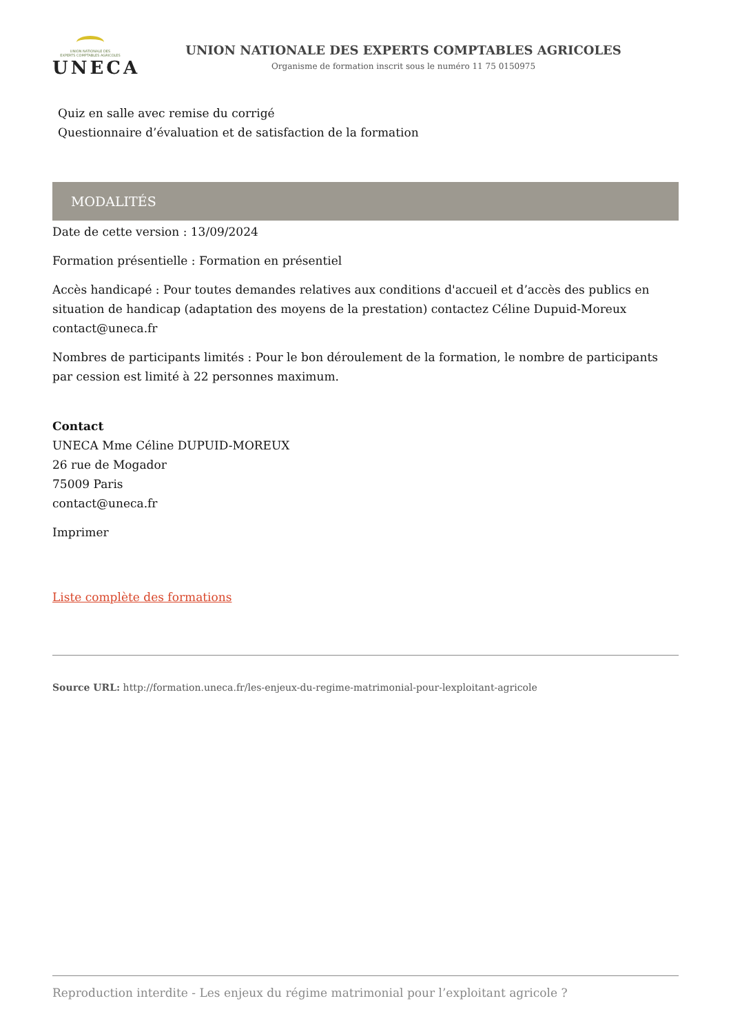UNION NATIONALE DES
EXPERTS COMPTABLES AGRICOLES
UNECA
UNION NATIONALE DES EXPERTS COMPTABLES AGRICOLES
Organisme de formation inscrit sous le numéro 11 75 0150975
Quiz en salle avec remise du corrigé
Questionnaire d’évaluation et de satisfaction de la formation
MODALITÉS
Date de cette version : 13/09/2024
Formation présentielle : Formation en présentiel
Accès handicapé : Pour toutes demandes relatives aux conditions d'accueil et d’accès des publics en situation de handicap (adaptation des moyens de la prestation) contactez Céline Dupuid-Moreux contact@uneca.fr
Nombres de participants limités : Pour le bon déroulement de la formation, le nombre de participants par cession est limité à 22 personnes maximum.
Contact
UNECA Mme Céline DUPUID-MOREUX
26 rue de Mogador
75009 Paris
contact@uneca.fr
Imprimer
Liste complète des formations
Source URL: http://formation.uneca.fr/les-enjeux-du-regime-matrimonial-pour-lexploitant-agricole
Reproduction interdite - Les enjeux du régime matrimonial pour l’exploitant agricole ?